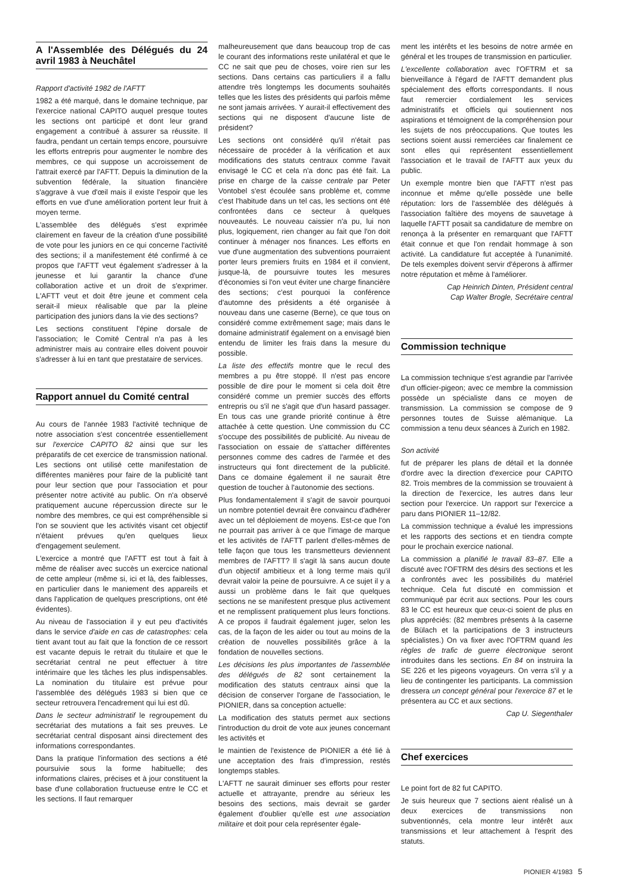A l'Assemblée des Délégués du 24 avril 1983 à Neuchâtel
Rapport d'activité 1982 de l'AFTT
1982 a été marqué, dans le domaine technique, par l'exercice national CAPITO auquel presque toutes les sections ont participé et dont leur grand engagement a contribué à assurer sa réussite. Il faudra, pendant un certain temps encore, poursuivre les efforts entrepris pour augmenter le nombre des membres, ce qui suppose un accroissement de l'attrait exercé par l'AFTT. Depuis la diminution de la subvention fédérale, la situation financière s'aggrave à vue d'œil mais il existe l'espoir que les efforts en vue d'une amélioration portent leur fruit à moyen terme.
L'assemblée des délégués s'est exprimée clairement en faveur de la création d'une possibilité de vote pour les juniors en ce qui concerne l'activité des sections; il a manifestement été confirmé à ce propos que l'AFTT veut également s'adresser à la jeunesse et lui garantir la chance d'une collaboration active et un droit de s'exprimer. L'AFTT veut et doit être jeune et comment cela serait-il mieux réalisable que par la pleine participation des juniors dans la vie des sections?
Les sections constituent l'épine dorsale de l'association; le Comité Central n'a pas à les administrer mais au contraire elles doivent pouvoir s'adresser à lui en tant que prestataire de services.
Rapport annuel du Comité central
Au cours de l'année 1983 l'activité technique de notre association s'est concentrée essentiellement sur l'exercice CAPITO 82 ainsi que sur les préparatifs de cet exercice de transmission national. Les sections ont utilisé cette manifestation de différentes manières pour faire de la publicité tant pour leur section que pour l'association et pour présenter notre activité au public. On n'a observé pratiquement aucune répercussion directe sur le nombre des membres, ce qui est compréhensible si l'on se souvient que les activités visant cet objectif n'étaient prévues qu'en quelques lieux d'engagement seulement.
L'exercice a montré que l'AFTT est tout à fait à même de réaliser avec succès un exercice national de cette ampleur (même si, ici et là, des faiblesses, en particulier dans le maniement des appareils et dans l'application de quelques prescriptions, ont été évidentes).
Au niveau de l'association il y eut peu d'activités dans le service d'aide en cas de catastrophes: cela tient avant tout au fait que la fonction de ce ressort est vacante depuis le retrait du titulaire et que le secrétariat central ne peut effectuer à titre intérimaire que les tâches les plus indispensables. La nomination du titulaire est prévue pour l'assemblée des délégués 1983 si bien que ce secteur retrouvera l'encadrement qui lui est dû.
Dans le secteur administratif le regroupement du secrétariat des mutations a fait ses preuves. Le secrétariat central disposant ainsi directement des informations correspondantes.
Dans la pratique l'information des sections a été poursuivie sous la forme habituelle; des informations claires, précises et à jour constituent la base d'une collaboration fructueuse entre le CC et les sections. Il faut remarquer
malheureusement que dans beaucoup trop de cas le courant des informations reste unilatéral et que le CC ne sait que peu de choses, voire rien sur les sections. Dans certains cas particuliers il a fallu attendre très longtemps les documents souhaités telles que les listes des présidents qui parfois même ne sont jamais arrivées. Y aurait-il effectivement des sections qui ne disposent d'aucune liste de président?
Les sections ont considéré qu'il n'était pas nécessaire de procéder à la vérification et aux modifications des statuts centraux comme l'avait envisagé le CC et cela n'a donc pas été fait. La prise en charge de la caisse centrale par Peter Vontobel s'est écoulée sans problème et, comme c'est l'habitude dans un tel cas, les sections ont été confrontées dans ce secteur à quelques nouveautés. Le nouveau caissier n'a pu, lui non plus, logiquement, rien changer au fait que l'on doit continuer à ménager nos finances. Les efforts en vue d'une augmentation des subventions pourraient porter leurs premiers fruits en 1984 et il convient, jusque-là, de poursuivre toutes les mesures d'économies si l'on veut éviter une charge financière des sections; c'est pourquoi la conférence d'automne des présidents a été organisée à nouveau dans une caserne (Berne), ce que tous on considéré comme extrêmement sage; mais dans le domaine administratif également on a envisagé bien entendu de limiter les frais dans la mesure du possible.
La liste des effectifs montre que le recul des membres a pu être stoppé. Il n'est pas encore possible de dire pour le moment si cela doit être considéré comme un premier succès des efforts entrepris ou s'il ne s'agit que d'un hasard passager. En tous cas une grande priorité continue à être attachée à cette question. Une commission du CC s'occupe des possibilités de publicité. Au niveau de l'association on essaie de s'attacher différentes personnes comme des cadres de l'armée et des instructeurs qui font directement de la publicité. Dans ce domaine également il ne saurait être question de toucher à l'autonomie des sections.
Plus fondamentalement il s'agit de savoir pourquoi un nombre potentiel devrait êre convaincu d'adhérer avec un tel déploiement de moyens. Est-ce que l'on ne pourrait pas arriver à ce que l'image de marque et les activités de l'AFTT parlent d'elles-mêmes de telle façon que tous les transmetteurs deviennent membres de l'AFTT? Il s'agit là sans aucun doute d'un objectif ambitieux et à long terme mais qu'il devrait valoir la peine de poursuivre. A ce sujet il y a aussi un problème dans le fait que quelques sections ne se manifestent presque plus activement et ne remplissent pratiquement plus leurs fonctions. A ce propos il faudrait également juger, selon les cas, de la façon de les aider ou tout au moins de la création de nouvelles possibilités grâce à la fondation de nouvelles sections.
Les décisions les plus importantes de l'assemblée des délégués de 82 sont certainement la modification des statuts centraux ainsi que la décision de conserver l'organe de l'association, le PIONIER, dans sa conception actuelle:
La modification des statuts permet aux sections l'introduction du droit de vote aux jeunes concernant les activités et
le maintien de l'existence de PIONIER a été lié à une acceptation des frais d'impression, restés longtemps stables.
L'AFTT ne saurait diminuer ses efforts pour rester actuelle et attrayante, prendre au sérieux les besoins des sections, mais devrait se garder également d'oublier qu'elle est une association militaire et doit pour cela représenter égale-
ment les intérêts et les besoins de notre armée en général et les troupes de transmission en particulier.
L'excellente collaboration avec l'OFTRM et sa bienveillance à l'égard de l'AFTT demandent plus spécialement des efforts correspondants. Il nous faut remercier cordialement les services administratifs et officiels qui soutiennent nos aspirations et témoignent de la compréhension pour les sujets de nos préoccupations. Que toutes les sections soient aussi remerciées car finalement ce sont elles qui représentent essentiellement l'association et le travail de l'AFTT aux yeux du public.
Un exemple montre bien que l'AFTT n'est pas inconnue et même qu'elle possède une belle réputation: lors de l'assemblée des délégués à l'association faîtière des moyens de sauvetage à laquelle l'AFTT posait sa candidature de membre on renonça à la présenter en remarquant que l'AFTT était connue et que l'on rendait hommage à son activité. La candidature fut acceptée à l'unanimité. De tels exemples doivent servir d'éperons à affirmer notre réputation et même à l'améliorer.
Cap Heinrich Dinten, Président central
Cap Walter Brogle, Secrétaire central
Commission technique
La commission technique s'est agrandie par l'arrivée d'un officier-pigeon; avec ce membre la commission possède un spécialiste dans ce moyen de transmission. La commission se compose de 9 personnes toutes de Suisse alémanique. La commission a tenu deux séances à Zurich en 1982.
Son activité
fut de préparer les plans de détail et la donnée d'ordre avec la direction d'exercice pour CAPITO 82. Trois membres de la commission se trouvaient à la direction de l'exercice, les autres dans leur section pour l'exercice. Un rapport sur l'exercice a paru dans PIONIER 11–12/82.
La commission technique a évalué les impressions et les rapports des sections et en tiendra compte pour le prochain exercice national.
La commission a planifié le travail 83–87. Elle a discuté avec l'OFTRM des désirs des sections et les a confrontés avec les possibilités du matériel technique. Cela fut discuté en commission et communiqué par écrit aux sections. Pour les cours 83 le CC est heureux que ceux-ci soient de plus en plus appréciés: (82 membres présents à la caserne de Bülach et la participations de 3 instructeurs spécialistes.) On va fixer avec l'OFTRM quand les règles de trafic de guerre électronique seront introduites dans les sections. En 84 on instruira la SE 226 et les pigeons voyageurs. On verra s'il y a lieu de contingenter les participants. La commission dressera un concept général pour l'exercice 87 et le présentera au CC et aux sections.
Cap U. Siegenthaler
Chef exercices
Le point fort de 82 fut CAPITO.
Je suis heureux que 7 sections aient réalisé un à deux exercices de transmissions non subventionnés, cela montre leur intérêt aux transmissions et leur attachement à l'esprit des statuts.
PIONIER 4/1983 5